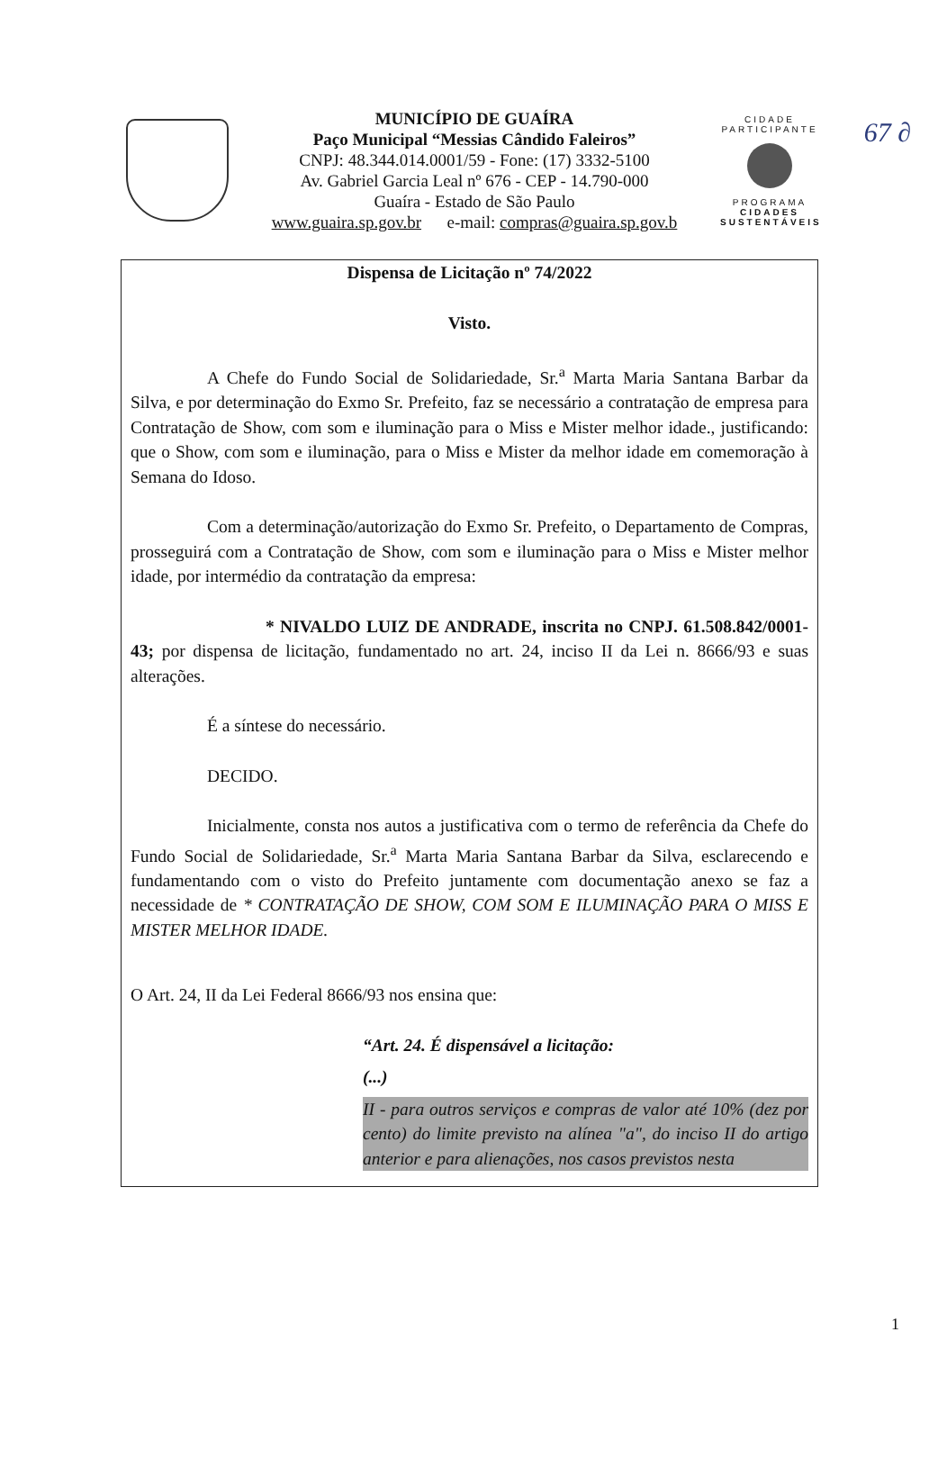67 ∂
MUNICÍPIO DE GUAÍRA
Paço Municipal “Messias Cândido Faleiros”
CNPJ: 48.344.014.0001/59 - Fone: (17) 3332-5100
Av. Gabriel Garcia Leal nº 676 - CEP - 14.790-000
Guaíra - Estado de São Paulo
www.guaira.sp.gov.br e-mail: compras@guaira.sp.gov.b
CIDADE PARTICIPANTE
PROGRAMA
CIDADES
SUSTENTÁVEIS
Dispensa de Licitação nº 74/2022
Visto.
A Chefe do Fundo Social de Solidariedade, Sr.<sup>a</sup> Marta Maria Santana Barbar da Silva, e por determinação do Exmo Sr. Prefeito, faz se necessário a contratação de empresa para Contratação de Show, com som e iluminação para o Miss e Mister melhor idade., justificando: que o Show, com som e iluminação, para o Miss e Mister da melhor idade em comemoração à Semana do Idoso.
Com a determinação/autorização do Exmo Sr. Prefeito, o Departamento de Compras, prosseguirá com a Contratação de Show, com som e iluminação para o Miss e Mister melhor idade, por intermédio da contratação da empresa:
* NIVALDO LUIZ DE ANDRADE, inscrita no CNPJ. 61.508.842/0001-43; por dispensa de licitação, fundamentado no art. 24, inciso II da Lei n. 8666/93 e suas alterações.
É a síntese do necessário.
DECIDO.
Inicialmente, consta nos autos a justificativa com o termo de referência da Chefe do Fundo Social de Solidariedade, Sr.<sup>a</sup> Marta Maria Santana Barbar da Silva, esclarecendo e fundamentando com o visto do Prefeito juntamente com documentação anexo se faz a necessidade de * CONTRATAÇÃO DE SHOW, COM SOM E ILUMINAÇÃO PARA O MISS E MISTER MELHOR IDADE.
O Art. 24, II da Lei Federal 8666/93 nos ensina que:
“Art. 24. É dispensável a licitação:
(...)
II - para outros serviços e compras de valor até 10% (dez por cento) do limite previsto na alínea "a", do inciso II do artigo anterior e para alienações, nos casos previstos nesta
1